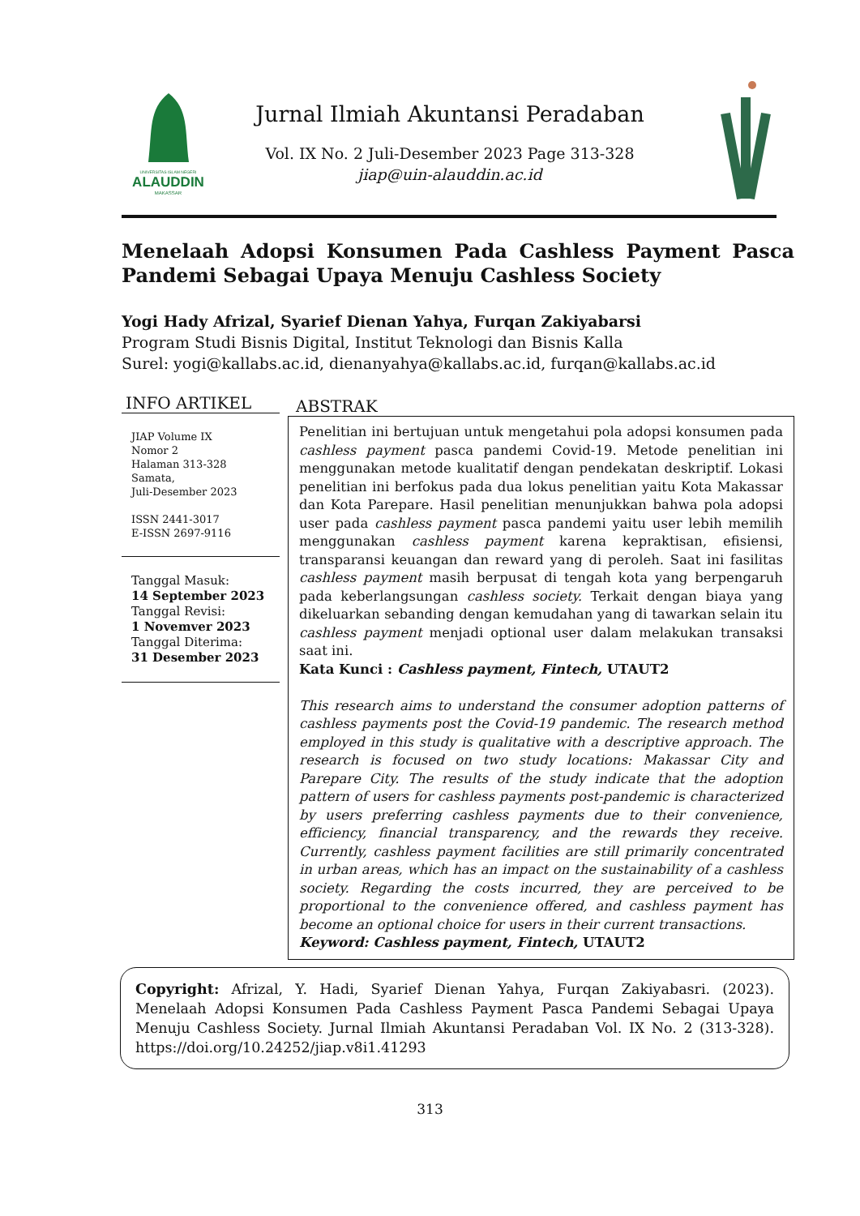UNIVERSITAS ISLAM NEGERI
ALAUDDIN
MAKASSAR
Jurnal Ilmiah Akuntansi Peradaban
Vol. IX No. 2 Juli-Desember 2023 Page 313-328
jiap@uin-alauddin.ac.id
Menelaah Adopsi Konsumen Pada Cashless Payment Pasca Pandemi Sebagai Upaya Menuju Cashless Society
Yogi Hady Afrizal, Syarief Dienan Yahya, Furqan Zakiyabarsi
Program Studi Bisnis Digital, Institut Teknologi dan Bisnis Kalla
Surel: yogi@kallabs.ac.id, dienanyahya@kallabs.ac.id, furqan@kallabs.ac.id
INFO ARTIKEL
JIAP Volume IX
Nomor 2
Halaman 313-328
Samata,
Juli-Desember 2023
ISSN 2441-3017
E-ISSN 2697-9116
Tanggal Masuk:
14 September 2023
Tanggal Revisi:
1 Novemver 2023
Tanggal Diterima:
31 Desember 2023
ABSTRAK
Penelitian ini bertujuan untuk mengetahui pola adopsi konsumen pada cashless payment pasca pandemi Covid-19. Metode penelitian ini menggunakan metode kualitatif dengan pendekatan deskriptif. Lokasi penelitian ini berfokus pada dua lokus penelitian yaitu Kota Makassar dan Kota Parepare. Hasil penelitian menunjukkan bahwa pola adopsi user pada cashless payment pasca pandemi yaitu user lebih memilih menggunakan cashless payment karena kepraktisan, efisiensi, transparansi keuangan dan reward yang di peroleh. Saat ini fasilitas cashless payment masih berpusat di tengah kota yang berpengaruh pada keberlangsungan cashless society. Terkait dengan biaya yang dikeluarkan sebanding dengan kemudahan yang di tawarkan selain itu cashless payment menjadi optional user dalam melakukan transaksi saat ini.
Kata Kunci : Cashless payment, Fintech, UTAUT2
This research aims to understand the consumer adoption patterns of cashless payments post the Covid-19 pandemic. The research method employed in this study is qualitative with a descriptive approach. The research is focused on two study locations: Makassar City and Parepare City. The results of the study indicate that the adoption pattern of users for cashless payments post-pandemic is characterized by users preferring cashless payments due to their convenience, efficiency, financial transparency, and the rewards they receive. Currently, cashless payment facilities are still primarily concentrated in urban areas, which has an impact on the sustainability of a cashless society. Regarding the costs incurred, they are perceived to be proportional to the convenience offered, and cashless payment has become an optional choice for users in their current transactions.
Keyword: Cashless payment, Fintech, UTAUT2
Copyright: Afrizal, Y. Hadi, Syarief Dienan Yahya, Furqan Zakiyabasri. (2023). Menelaah Adopsi Konsumen Pada Cashless Payment Pasca Pandemi Sebagai Upaya Menuju Cashless Society. Jurnal Ilmiah Akuntansi Peradaban Vol. IX No. 2 (313-328). https://doi.org/10.24252/jiap.v8i1.41293
313